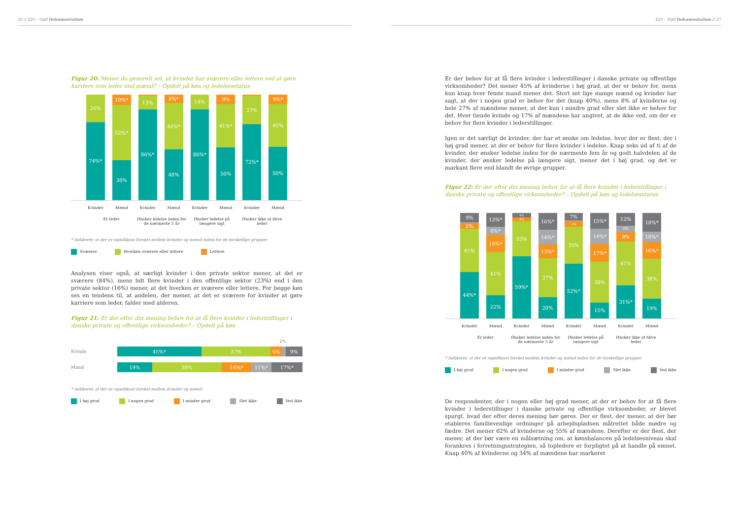26 // §20 – Djøf Dokumentation
Figur 20: Mener du generelt set, at kvinder har sværere eller lettere ved at gøre karriere som leder end mænd? – Opdelt på køn og ledelsesstatus
26%
74%*
10%*
52%*
38%
1%
13%
86%*
8%*
44%*
48%
14%
86%*
9%
41%*
50%
1%
27%
72%*
9%*
40%
50%
Kvinder Mænd Kvinder Mænd Kvinder Mænd Kvinder Mænd
Er leder Ønsker ledelse inden for de nærmeste 5 år Ønsker ledelse på længere sigt Ønsker ikke at blive leder
* Indikerer, at der er signifikant forskel mellem kvinder og mænd inden for de forskellige grupper
Sværere Hverken sværere eller lettere Lettere
Analysen viser også, at særligt kvinder i den private sektor mener, at det er sværere (84%), mens lidt flere kvinder i den offentlige sektor (23%) end i den private sektor (16%) mener, at det hverken er sværere eller lettere. For begge køn ses en tendens til, at andelen, der mener, at det er sværere for kvinder at gøre karriere som leder, falder med alderen.
Figur 21: Er der efter din mening behov for at få flere kvinder i lederstillinger i danske private og offentlige virksomheder? – Opdelt på køn
2%
Kvinde
45%* 37% 6% 9%
Mand
19% 38% 16%* 11%* 17%*
* Indikerer, at der er signifikant forskel mellem kvinder og mænd
I høj grad I nogen grad I mindre grad Slet ikke Ved ikke
§20 – Djøf Dokumentation // 27
Er der behov for at få flere kvinder i lederstillinger i danske private og offentlige virksomheder? Det mener 45% af kvinderne i høj grad, at der er behov for, mens kun knap hver femte mand mener det. Stort set lige mange mænd og kvinder har sagt, at der i nogen grad er behov for det (knap 40%), mens 8% af kvinderne og hele 27% af mændene mener, at der kun i mindre grad eller slet ikke er behov for det. Hver tiende kvinde og 17% af mændene har angivet, at de ikke ved, om der er behov for flere kvinder i lederstillinger.
Igen er det særligt de kvinder, der har et ønske om ledelse, hvor der er flest, der i høj grad mener, at der er behov for flere kvinder i ledelse. Knap seks ud af ti af de kvinder, der ønsker ledelse inden for de nærmeste fem år og godt halvdelen af de kvinder, der ønsker ledelse på længere sigt, mener det i høj grad, og det er markant flere end blandt de øvrige grupper.
Figur 22: Er der efter din mening behov for at få flere kvinder i lederstillinger i danske private og offentlige virksomheder? – Opdelt på køn og ledelsesstatus
9%
5%
41%
44%*
13%*
8%*
16%*
41%
22%
4%
4%
33%
59%*
16%*
14%*
13%*
37%
20%
7%
5%
35%
52%*
15%*
14%*
17%*
38%
15%
12%
6%
9%
41%
31%*
18%*
10%*
16%*
38%
19%
Kvinder Mænd Kvinder Mænd Kvinder Mænd Kvinder Mænd
Er leder Ønsker ledelse inden for de nærmeste 5 år Ønsker ledelse på længere sigt Ønsker ikke at blive leder
* Indikerer, at der er signifikant forskel mellem kvinder og mænd inden for de forskellige grupper
I høj grad I nogen grad I mindre grad Slet ikke Ved ikke
De respondenter, der i nogen eller høj grad mener, at der er behov for at få flere kvinder i lederstillinger i danske private og offentlige virksomheder, er blevet spurgt, hvad der efter deres mening bør gøres. Der er flest, der mener, at der bør etableres familievenlige ordninger på arbejdspladsen målrettet både mødre og fædre. Det mener 62% af kvinderne og 55% af mændene. Derefter er der flest, der mener, at der bør være en målsætning om, at kønsbalancen på ledelsesniveau skal forankres i forretningsstrategien, så topledere er forpligtet på at handle på emnet. Knap 40% af kvinderne og 34% af mændene har markeret